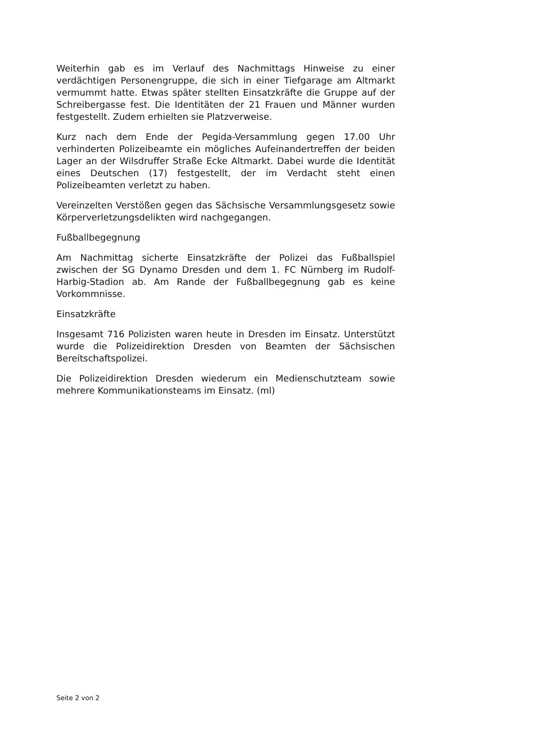Weiterhin gab es im Verlauf des Nachmittags Hinweise zu einer verdächtigen Personengruppe, die sich in einer Tiefgarage am Altmarkt vermummt hatte. Etwas später stellten Einsatzkräfte die Gruppe auf der Schreibergasse fest. Die Identitäten der 21 Frauen und Männer wurden festgestellt. Zudem erhielten sie Platzverweise.
Kurz nach dem Ende der Pegida-Versammlung gegen 17.00 Uhr verhinderten Polizeibeamte ein mögliches Aufeinandertreffen der beiden Lager an der Wilsdruffer Straße Ecke Altmarkt. Dabei wurde die Identität eines Deutschen (17) festgestellt, der im Verdacht steht einen Polizeibeamten verletzt zu haben.
Vereinzelten Verstößen gegen das Sächsische Versammlungsgesetz sowie Körperverletzungsdelikten wird nachgegangen.
Fußballbegegnung
Am Nachmittag sicherte Einsatzkräfte der Polizei das Fußballspiel zwischen der SG Dynamo Dresden und dem 1. FC Nürnberg im Rudolf-Harbig-Stadion ab. Am Rande der Fußballbegegnung gab es keine Vorkommnisse.
Einsatzkräfte
Insgesamt 716 Polizisten waren heute in Dresden im Einsatz. Unterstützt wurde die Polizeidirektion Dresden von Beamten der Sächsischen Bereitschaftspolizei.
Die Polizeidirektion Dresden wiederum ein Medienschutzteam sowie mehrere Kommunikationsteams im Einsatz. (ml)
Seite 2 von 2